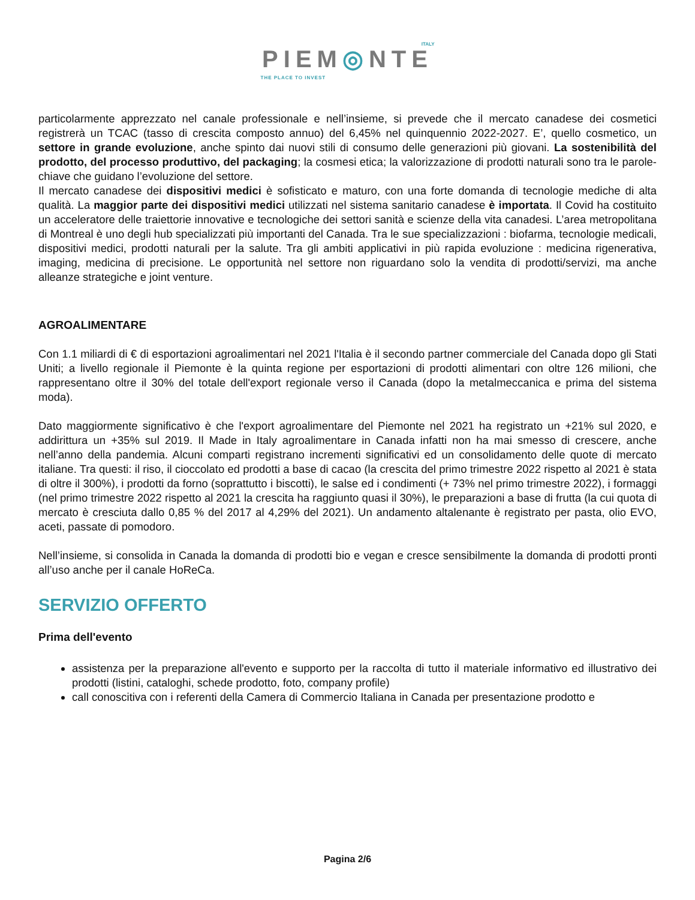ITALY
PIEM◎NTE
THE PLACE TO INVEST
particolarmente apprezzato nel canale professionale e nell’insieme, si prevede che il mercato canadese dei cosmetici registrerà un TCAC (tasso di crescita composto annuo) del 6,45% nel quinquennio 2022-2027. E’, quello cosmetico, un settore in grande evoluzione, anche spinto dai nuovi stili di consumo delle generazioni più giovani. La sostenibilità del prodotto, del processo produttivo, del packaging; la cosmesi etica; la valorizzazione di prodotti naturali sono tra le parole-chiave che guidano l’evoluzione del settore.
Il mercato canadese dei dispositivi medici è sofisticato e maturo, con una forte domanda di tecnologie mediche di alta qualità. La maggior parte dei dispositivi medici utilizzati nel sistema sanitario canadese è importata. Il Covid ha costituito un acceleratore delle traiettorie innovative e tecnologiche dei settori sanità e scienze della vita canadesi. L’area metropolitana di Montreal è uno degli hub specializzati più importanti del Canada. Tra le sue specializzazioni : biofarma, tecnologie medicali, dispositivi medici, prodotti naturali per la salute. Tra gli ambiti applicativi in più rapida evoluzione : medicina rigenerativa, imaging, medicina di precisione. Le opportunità nel settore non riguardano solo la vendita di prodotti/servizi, ma anche alleanze strategiche e joint venture.
AGROALIMENTARE
Con 1.1 miliardi di € di esportazioni agroalimentari nel 2021 l'Italia è il secondo partner commerciale del Canada dopo gli Stati Uniti; a livello regionale il Piemonte è la quinta regione per esportazioni di prodotti alimentari con oltre 126 milioni, che rappresentano oltre il 30% del totale dell'export regionale verso il Canada (dopo la metalmeccanica e prima del sistema moda).
Dato maggiormente significativo è che l'export agroalimentare del Piemonte nel 2021 ha registrato un +21% sul 2020, e addirittura un +35% sul 2019. Il Made in Italy agroalimentare in Canada infatti non ha mai smesso di crescere, anche nell’anno della pandemia. Alcuni comparti registrano incrementi significativi ed un consolidamento delle quote di mercato italiane. Tra questi: il riso, il cioccolato ed prodotti a base di cacao (la crescita del primo trimestre 2022 rispetto al 2021 è stata di oltre il 300%), i prodotti da forno (soprattutto i biscotti), le salse ed i condimenti (+ 73% nel primo trimestre 2022), i formaggi (nel primo trimestre 2022 rispetto al 2021 la crescita ha raggiunto quasi il 30%), le preparazioni a base di frutta (la cui quota di mercato è cresciuta dallo 0,85 % del 2017 al 4,29% del 2021). Un andamento altalenante è registrato per pasta, olio EVO, aceti, passate di pomodoro.
Nell’insieme, si consolida in Canada la domanda di prodotti bio e vegan e cresce sensibilmente la domanda di prodotti pronti all’uso anche per il canale HoReCa.
SERVIZIO OFFERTO
Prima dell'evento
assistenza per la preparazione all'evento e supporto per la raccolta di tutto il materiale informativo ed illustrativo dei prodotti (listini, cataloghi, schede prodotto, foto, company profile)
call conoscitiva con i referenti della Camera di Commercio Italiana in Canada per presentazione prodotto e
Pagina 2/6